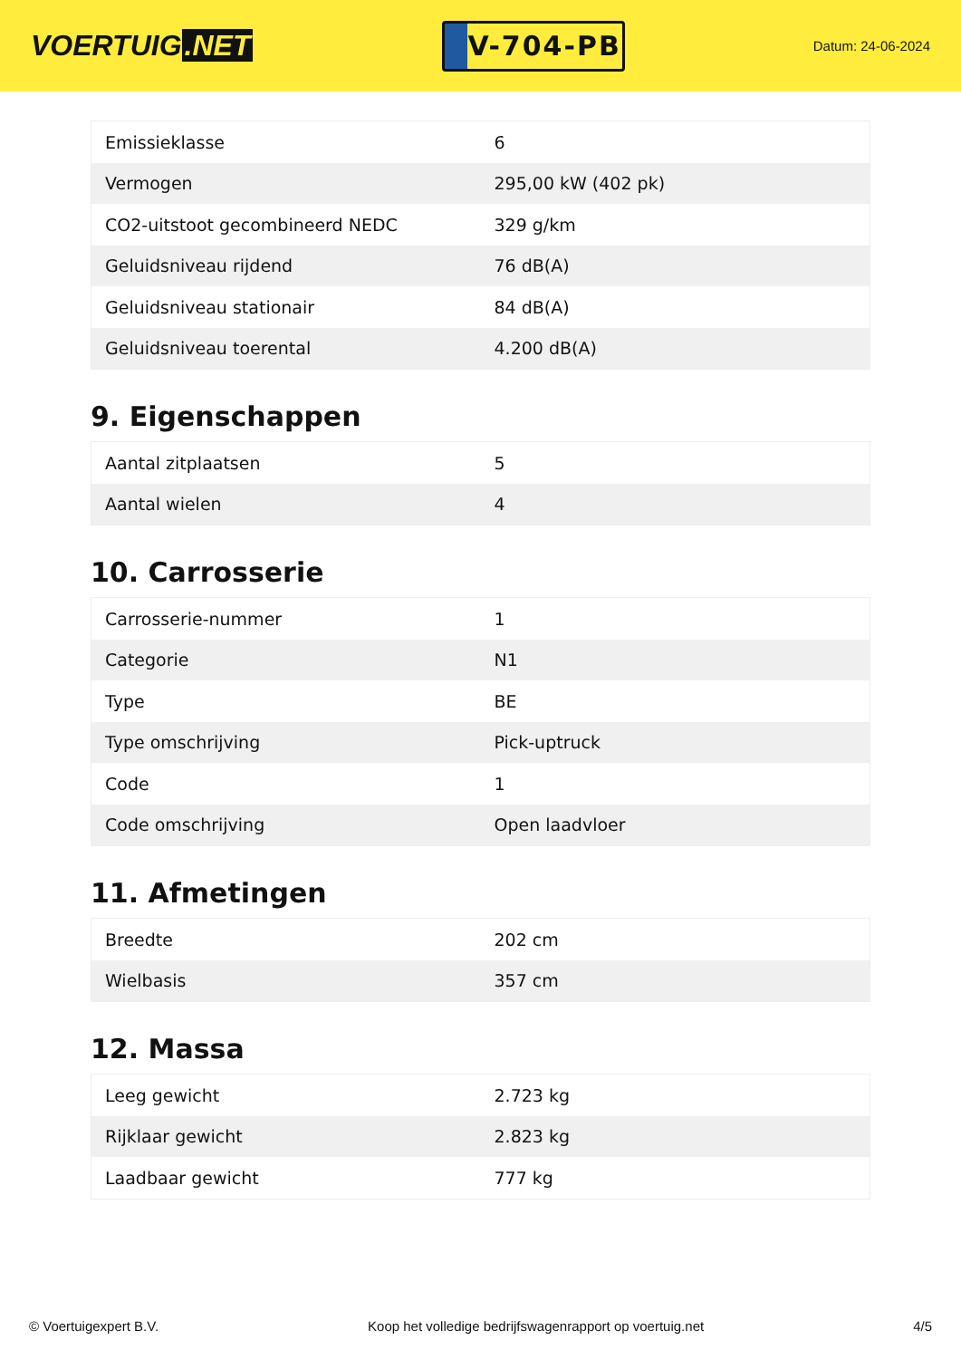VOERTUIG.NET
V-704-PB
Datum: 24-06-2024
| Emissieklasse | 6 |
| Vermogen | 295,00 kW (402 pk) |
| CO2-uitstoot gecombineerd NEDC | 329 g/km |
| Geluidsniveau rijdend | 76 dB(A) |
| Geluidsniveau stationair | 84 dB(A) |
| Geluidsniveau toerental | 4.200 dB(A) |
9. Eigenschappen
| Aantal zitplaatsen | 5 |
| Aantal wielen | 4 |
10. Carrosserie
| Carrosserie-nummer | 1 |
| Categorie | N1 |
| Type | BE |
| Type omschrijving | Pick-uptruck |
| Code | 1 |
| Code omschrijving | Open laadvloer |
11. Afmetingen
| Breedte | 202 cm |
| Wielbasis | 357 cm |
12. Massa
| Leeg gewicht | 2.723 kg |
| Rijklaar gewicht | 2.823 kg |
| Laadbaar gewicht | 777 kg |
© Voertuigexpert B.V. Koop het volledige bedrijfswagenrapport op voertuig.net 4/5